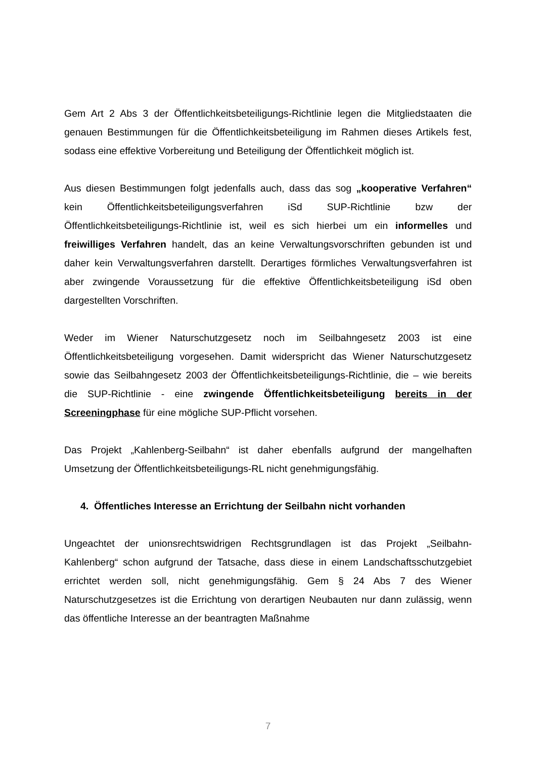Gem Art 2 Abs 3 der Öffentlichkeitsbeteiligungs-Richtlinie legen die Mitgliedstaaten die genauen Bestimmungen für die Öffentlichkeitsbeteiligung im Rahmen dieses Artikels fest, sodass eine effektive Vorbereitung und Beteiligung der Öffentlichkeit möglich ist.
Aus diesen Bestimmungen folgt jedenfalls auch, dass das sog „kooperative Verfahren“ kein Öffentlichkeitsbeteiligungsverfahren iSd SUP-Richtlinie bzw der Öffentlichkeitsbeteiligungs-Richtlinie ist, weil es sich hierbei um ein informelles und freiwilliges Verfahren handelt, das an keine Verwaltungsvorschriften gebunden ist und daher kein Verwaltungsverfahren darstellt. Derartiges förmliches Verwaltungsverfahren ist aber zwingende Voraussetzung für die effektive Öffentlichkeitsbeteiligung iSd oben dargestellten Vorschriften.
Weder im Wiener Naturschutzgesetz noch im Seilbahngesetz 2003 ist eine Öffentlichkeitsbeteiligung vorgesehen. Damit widerspricht das Wiener Naturschutzgesetz sowie das Seilbahngesetz 2003 der Öffentlichkeitsbeteiligungs-Richtlinie, die – wie bereits die SUP-Richtlinie - eine zwingende Öffentlichkeitsbeteiligung bereits in der Screeningphase für eine mögliche SUP-Pflicht vorsehen.
Das Projekt „Kahlenberg-Seilbahn“ ist daher ebenfalls aufgrund der mangelhaften Umsetzung der Öffentlichkeitsbeteiligungs-RL nicht genehmigungsfähig.
4. Öffentliches Interesse an Errichtung der Seilbahn nicht vorhanden
Ungeachtet der unionsrechtswidrigen Rechtsgrundlagen ist das Projekt „Seilbahn-Kahlenberg“ schon aufgrund der Tatsache, dass diese in einem Landschaftsschutzgebiet errichtet werden soll, nicht genehmigungsfähig. Gem § 24 Abs 7 des Wiener Naturschutzgesetzes ist die Errichtung von derartigen Neubauten nur dann zulässig, wenn das öffentliche Interesse an der beantragten Maßnahme
7